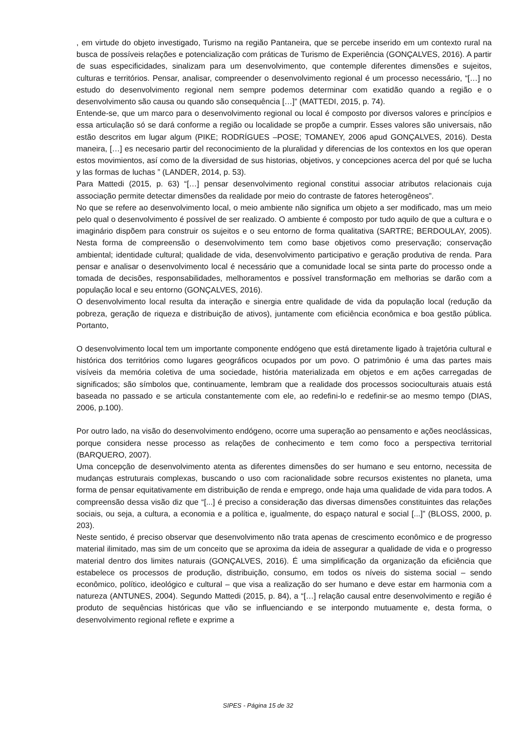, em virtude do objeto investigado, Turismo na região Pantaneira, que se percebe inserido em um contexto rural na busca de possíveis relações e potencialização com práticas de Turismo de Experiência (GONÇALVES, 2016). A partir de suas especificidades, sinalizam para um desenvolvimento, que contemple diferentes dimensões e sujeitos, culturas e territórios. Pensar, analisar, compreender o desenvolvimento regional é um processo necessário, “[…] no estudo do desenvolvimento regional nem sempre podemos determinar com exatidão quando a região e o desenvolvimento são causa ou quando são consequência […]” (MATTEDI, 2015, p. 74).
Entende-se, que um marco para o desenvolvimento regional ou local é composto por diversos valores e princípios e essa articulação só se dará conforme a região ou localidade se propõe a cumprir. Esses valores são universais, não estão descritos em lugar algum (PIKE; RODRÍGUES –POSE; TOMANEY, 2006 apud GONÇALVES, 2016). Desta maneira, […] es necesario partir del reconocimiento de la pluralidad y diferencias de los contextos en los que operan estos movimientos, así como de la diversidad de sus historias, objetivos, y concepciones acerca del por qué se lucha y las formas de luchas ” (LANDER, 2014, p. 53).
Para Mattedi (2015, p. 63) “[…] pensar desenvolvimento regional constitui associar atributos relacionais cuja associação permite detectar dimensões da realidade por meio do contraste de fatores heterogêneos”.
No que se refere ao desenvolvimento local, o meio ambiente não significa um objeto a ser modificado, mas um meio pelo qual o desenvolvimento é possível de ser realizado. O ambiente é composto por tudo aquilo de que a cultura e o imaginário dispõem para construir os sujeitos e o seu entorno de forma qualitativa (SARTRE; BERDOULAY, 2005). Nesta forma de compreensão o desenvolvimento tem como base objetivos como preservação; conservação ambiental; identidade cultural; qualidade de vida, desenvolvimento participativo e geração produtiva de renda. Para pensar e analisar o desenvolvimento local é necessário que a comunidade local se sinta parte do processo onde a tomada de decisões, responsabilidades, melhoramentos e possível transformação em melhorias se darão com a população local e seu entorno (GONÇALVES, 2016).
O desenvolvimento local resulta da interação e sinergia entre qualidade de vida da população local (redução da pobreza, geração de riqueza e distribuição de ativos), juntamente com eficiência econômica e boa gestão pública. Portanto,
O desenvolvimento local tem um importante componente endógeno que está diretamente ligado à trajetória cultural e histórica dos territórios como lugares geográficos ocupados por um povo. O patrimônio é uma das partes mais visíveis da memória coletiva de uma sociedade, história materializada em objetos e em ações carregadas de significados; são símbolos que, continuamente, lembram que a realidade dos processos socioculturais atuais está baseada no passado e se articula constantemente com ele, ao redefini-lo e redefinir-se ao mesmo tempo (DIAS, 2006, p.100).
Por outro lado, na visão do desenvolvimento endógeno, ocorre uma superação ao pensamento e ações neoclássicas, porque considera nesse processo as relações de conhecimento e tem como foco a perspectiva territorial (BARQUERO, 2007).
Uma concepção de desenvolvimento atenta as diferentes dimensões do ser humano e seu entorno, necessita de mudanças estruturais complexas, buscando o uso com racionalidade sobre recursos existentes no planeta, uma forma de pensar equitativamente em distribuição de renda e emprego, onde haja uma qualidade de vida para todos. A compreensão dessa visão diz que “[...] é preciso a consideração das diversas dimensões constituintes das relações sociais, ou seja, a cultura, a economia e a política e, igualmente, do espaço natural e social [...]” (BLOSS, 2000, p. 203).
Neste sentido, é preciso observar que desenvolvimento não trata apenas de crescimento econômico e de progresso material ilimitado, mas sim de um conceito que se aproxima da ideia de assegurar a qualidade de vida e o progresso material dentro dos limites naturais (GONÇALVES, 2016). É uma simplificação da organização da eficiência que estabelece os processos de produção, distribuição, consumo, em todos os níveis do sistema social – sendo econômico, político, ideológico e cultural – que visa a realização do ser humano e deve estar em harmonia com a natureza (ANTUNES, 2004). Segundo Mattedi (2015, p. 84), a “[…] relação causal entre desenvolvimento e região é produto de sequências históricas que vão se influenciando e se interpondo mutuamente e, desta forma, o desenvolvimento regional reflete e exprime a
SIPES - Página 15 de 32